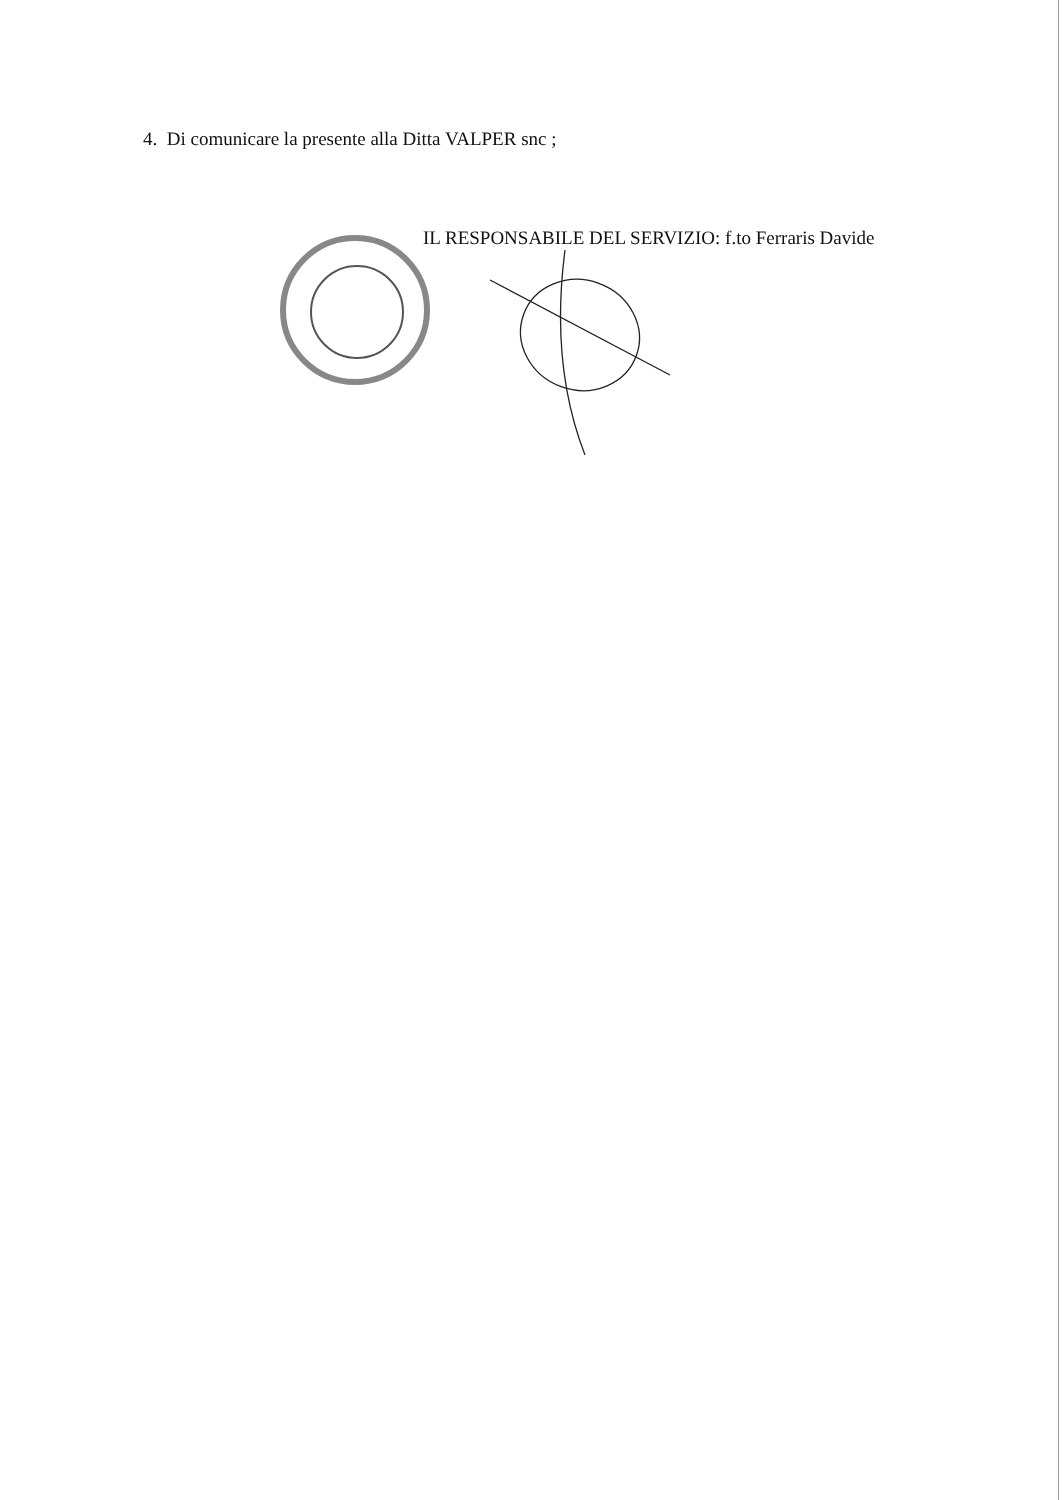4. Di comunicare la presente alla Ditta VALPER snc ;
IL RESPONSABILE DEL SERVIZIO: f.to Ferraris Davide